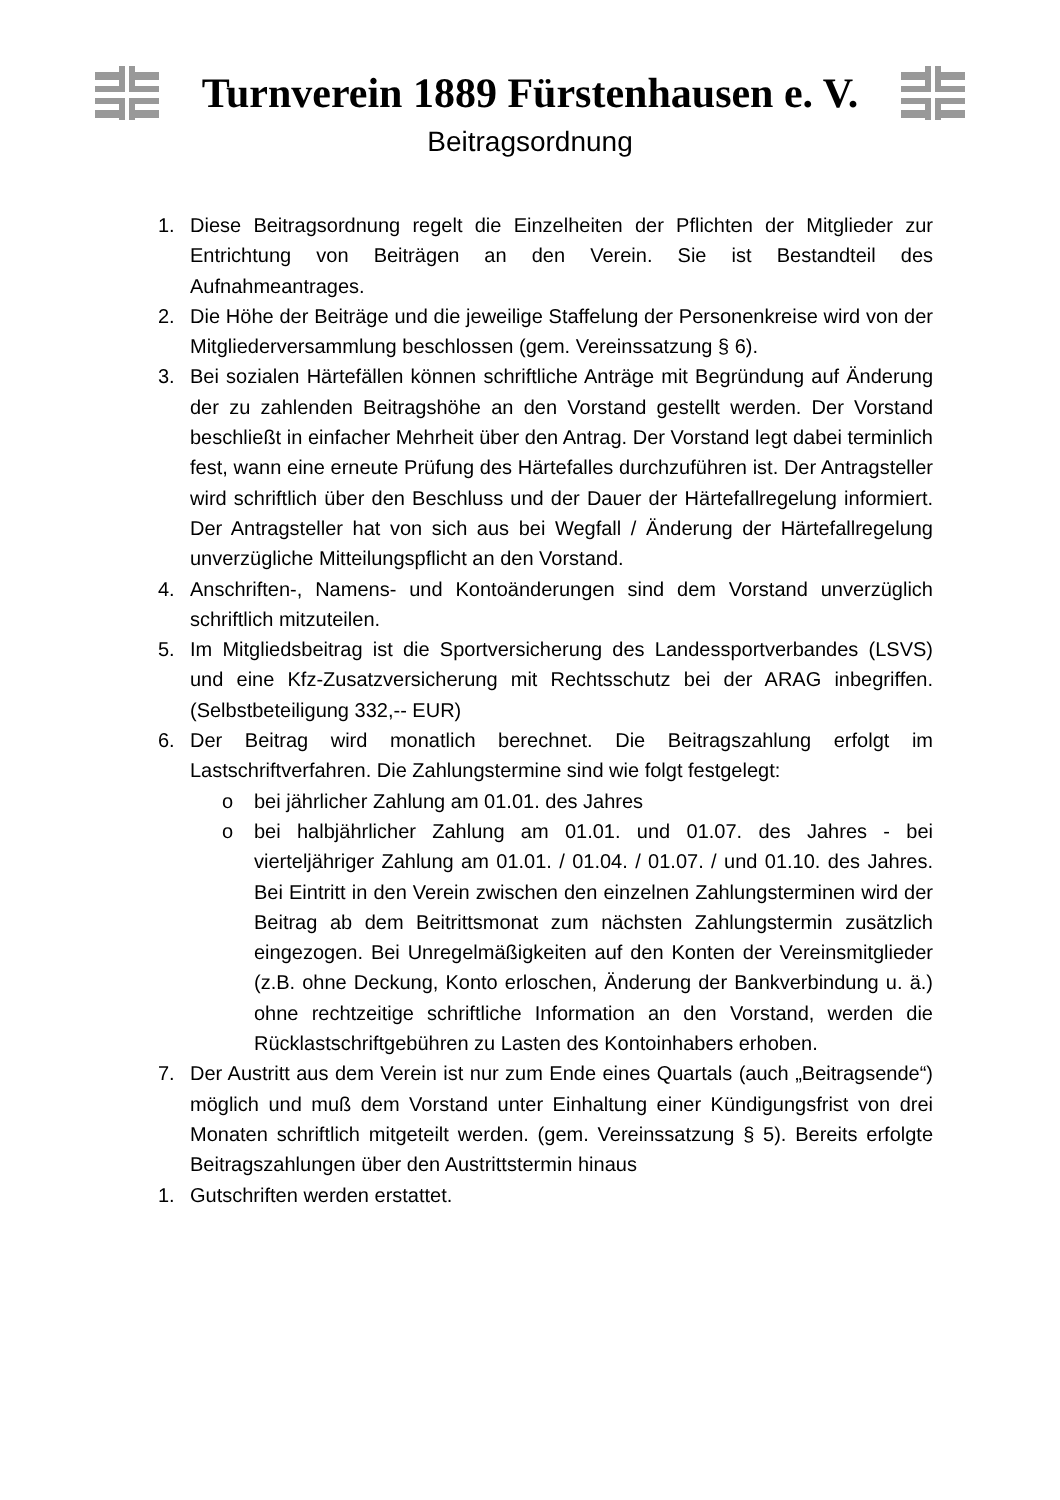Turnverein 1889 Fürstenhausen e. V.
Beitragsordnung
1. Diese Beitragsordnung regelt die Einzelheiten der Pflichten der Mitglieder zur Entrichtung von Beiträgen an den Verein. Sie ist Bestandteil des Aufnahmeantrages.
2. Die Höhe der Beiträge und die jeweilige Staffelung der Personenkreise wird von der Mitgliederversammlung beschlossen (gem. Vereinssatzung § 6).
3. Bei sozialen Härtefällen können schriftliche Anträge mit Begründung auf Änderung der zu zahlenden Beitragshöhe an den Vorstand gestellt werden. Der Vorstand beschließt in einfacher Mehrheit über den Antrag. Der Vorstand legt dabei terminlich fest, wann eine erneute Prüfung des Härtefalles durchzuführen ist. Der Antragsteller wird schriftlich über den Beschluss und der Dauer der Härtefallregelung informiert. Der Antragsteller hat von sich aus bei Wegfall / Änderung der Härtefallregelung unverzügliche Mitteilungspflicht an den Vorstand.
4. Anschriften-, Namens- und Kontoänderungen sind dem Vorstand unverzüglich schriftlich mitzuteilen.
5. Im Mitgliedsbeitrag ist die Sportversicherung des Landessportverbandes (LSVS) und eine Kfz-Zusatzversicherung mit Rechtsschutz bei der ARAG inbegriffen. (Selbstbeteiligung 332,-- EUR)
6. Der Beitrag wird monatlich berechnet. Die Beitragszahlung erfolgt im Lastschriftverfahren. Die Zahlungstermine sind wie folgt festgelegt:
o bei jährlicher Zahlung am 01.01. des Jahres
o bei halbjährlicher Zahlung am 01.01. und 01.07. des Jahres - bei vierteljähriger Zahlung am 01.01. / 01.04. / 01.07. / und 01.10. des Jahres. Bei Eintritt in den Verein zwischen den einzelnen Zahlungsterminen wird der Beitrag ab dem Beitrittsmonat zum nächsten Zahlungstermin zusätzlich eingezogen. Bei Unregelmäßigkeiten auf den Konten der Vereinsmitglieder (z.B. ohne Deckung, Konto erloschen, Änderung der Bankverbindung u. ä.) ohne rechtzeitige schriftliche Information an den Vorstand, werden die Rücklastschriftgebühren zu Lasten des Kontoinhabers erhoben.
7. Der Austritt aus dem Verein ist nur zum Ende eines Quartals (auch „Beitragsende“) möglich und muß dem Vorstand unter Einhaltung einer Kündigungsfrist von drei Monaten schriftlich mitgeteilt werden. (gem. Vereinssatzung § 5). Bereits erfolgte Beitragszahlungen über den Austrittstermin hinaus
1. Gutschriften werden erstattet.